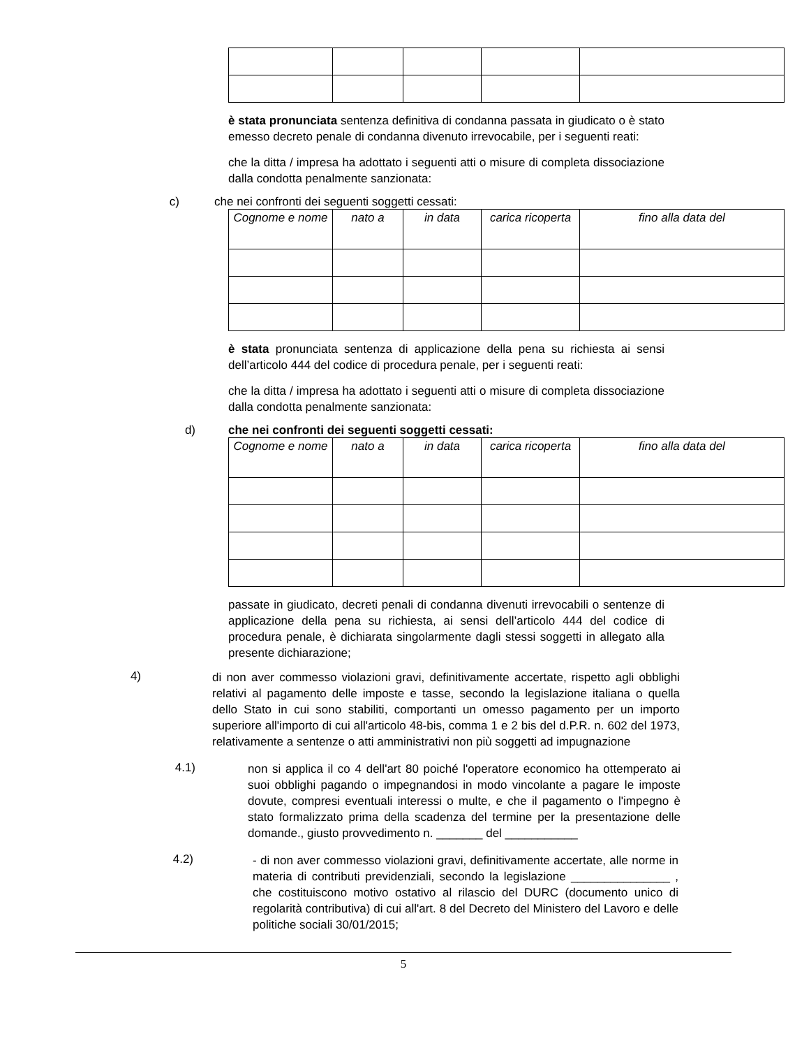è stata pronunciata sentenza definitiva di condanna passata in giudicato o è stato emesso decreto penale di condanna divenuto irrevocabile, per i seguenti reati:
che la ditta / impresa ha adottato i seguenti atti o misure di completa dissociazione dalla condotta penalmente sanzionata:
c) che nei confronti dei seguenti soggetti cessati:
| Cognome e nome | nato a | in data | carica ricoperta | fino alla data del |
| --- | --- | --- | --- | --- |
è stata pronunciata sentenza di applicazione della pena su richiesta ai sensi dell’articolo 444 del codice di procedura penale, per i seguenti reati:
che la ditta / impresa ha adottato i seguenti atti o misure di completa dissociazione dalla condotta penalmente sanzionata:
d) che nei confronti dei seguenti soggetti cessati:
| Cognome e nome | nato a | in data | carica ricoperta | fino alla data del |
| --- | --- | --- | --- | --- |
passate in giudicato, decreti penali di condanna divenuti irrevocabili o sentenze di applicazione della pena su richiesta, ai sensi dell’articolo 444 del codice di procedura penale, è dichiarata singolarmente dagli stessi soggetti in allegato alla presente dichiarazione;
4)
di non aver commesso violazioni gravi, definitivamente accertate, rispetto agli obblighi relativi al pagamento delle imposte e tasse, secondo la legislazione italiana o quella dello Stato in cui sono stabiliti, comportanti un omesso pagamento per un importo superiore all'importo di cui all'articolo 48-bis, comma 1 e 2 bis del d.P.R. n. 602 del 1973, relativamente a sentenze o atti amministrativi non più soggetti ad impugnazione
4.1)
non si applica il co 4 dell'art 80 poiché l'operatore economico ha ottemperato ai suoi obblighi pagando o impegnandosi in modo vincolante a pagare le imposte dovute, compresi eventuali interessi o multe, e che il pagamento o l'impegno è stato formalizzato prima della scadenza del termine per la presentazione delle domande., giusto provvedimento n. _______ del ___________
4.2)
- di non aver commesso violazioni gravi, definitivamente accertate, alle norme in materia di contributi previdenziali, secondo la legislazione _______________ , che costituiscono motivo ostativo al rilascio del DURC (documento unico di regolarità contributiva) di cui all'art. 8 del Decreto del Ministero del Lavoro e delle politiche sociali 30/01/2015;
5